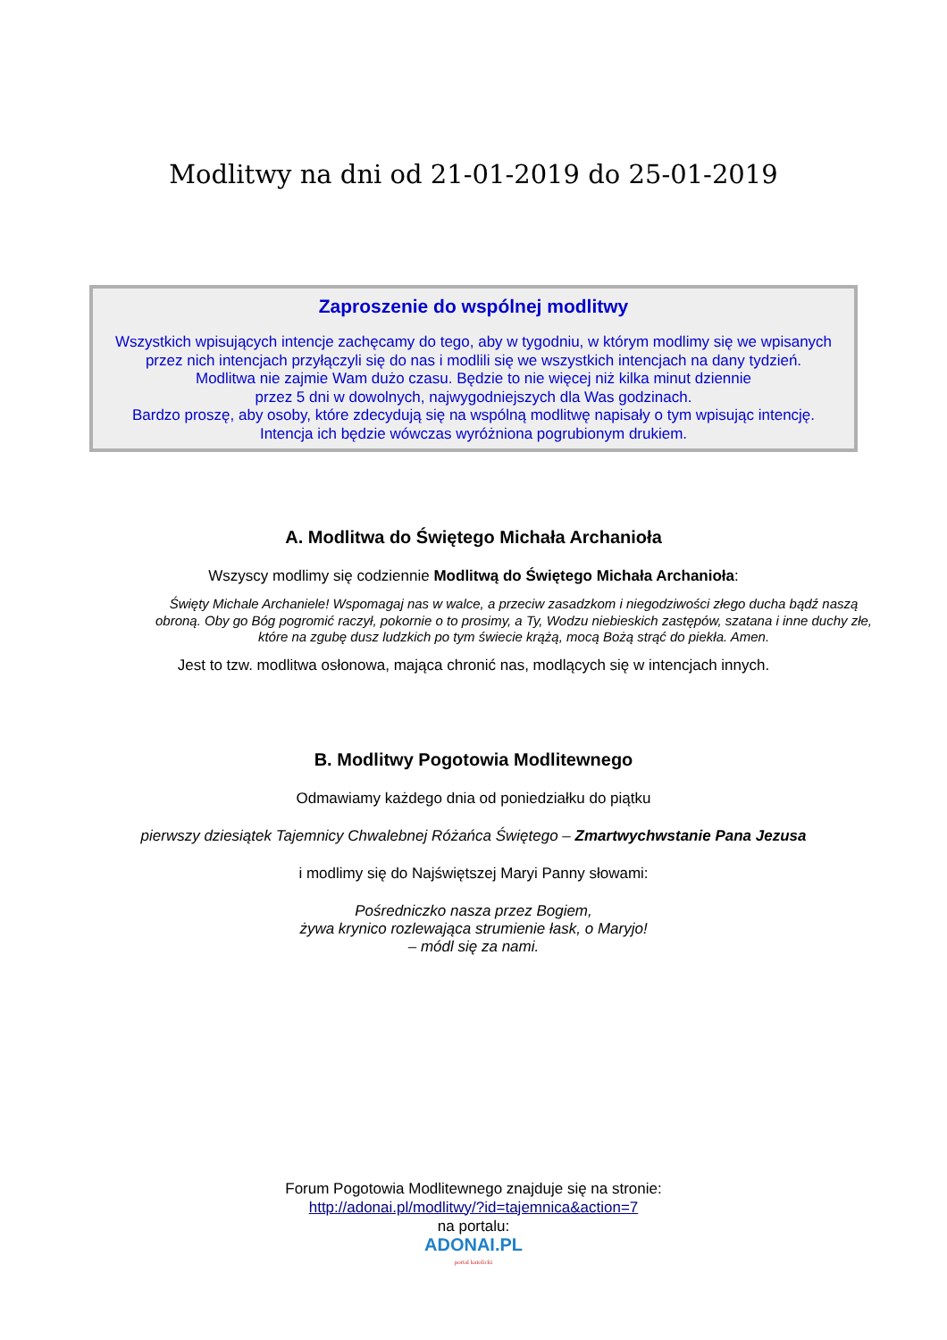Modlitwy na dni od 21-01-2019 do 25-01-2019
Zaproszenie do wspólnej modlitwy
Wszystkich wpisujących intencje zachęcamy do tego, aby w tygodniu, w którym modlimy się we wpisanych przez nich intencjach przyłączyli się do nas i modlili się we wszystkich intencjach na dany tydzień.
Modlitwa nie zajmie Wam dużo czasu. Będzie to nie więcej niż kilka minut dziennie
przez 5 dni w dowolnych, najwygodniejszych dla Was godzinach.
Bardzo proszę, aby osoby, które zdecydują się na wspólną modlitwę napisały o tym wpisując intencję.
Intencja ich będzie wówczas wyróżniona pogrubionym drukiem.
A. Modlitwa do Świętego Michała Archanioła
Wszyscy modlimy się codziennie Modlitwą do Świętego Michała Archanioła:
Święty Michale Archaniele! Wspomagaj nas w walce, a przeciw zasadzkom i niegodziwości złego ducha bądź naszą obroną. Oby go Bóg pogromić raczył, pokornie o to prosimy, a Ty, Wodzu niebieskich zastępów, szatana i inne duchy złe, które na zgubę dusz ludzkich po tym świecie krążą, mocą Bożą strąć do piekła. Amen.
Jest to tzw. modlitwa osłonowa, mająca chronić nas, modlących się w intencjach innych.
B. Modlitwy Pogotowia Modlitewnego
Odmawiamy każdego dnia od poniedziałku do piątku
pierwszy dziesiątek Tajemnicy Chwalebnej Różańca Świętego – Zmartwychwstanie Pana Jezusa
i modlimy się do Najświętszej Maryi Panny słowami:
Pośredniczko nasza przez Bogiem,
żywa krynico rozlewająca strumienie łask, o Maryjo!
– módl się za nami.
Forum Pogotowia Modlitewnego znajduje się na stronie:
http://adonai.pl/modlitwy/?id=tajemnica&action=7
na portalu:
ADONAI.PL
portal katolicki